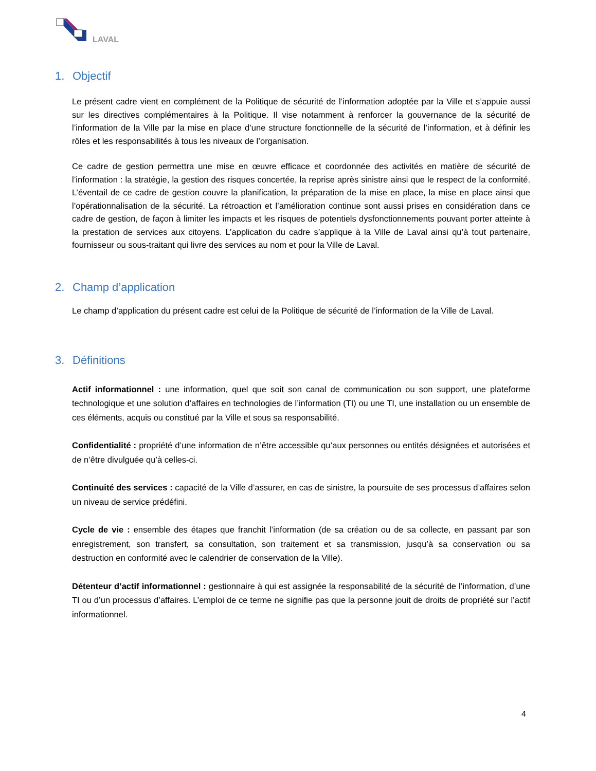LAVAL
1. Objectif
Le présent cadre vient en complément de la Politique de sécurité de l’information adoptée par la Ville et s’appuie aussi sur les directives complémentaires à la Politique. Il vise notamment à renforcer la gouvernance de la sécurité de l’information de la Ville par la mise en place d’une structure fonctionnelle de la sécurité de l’information, et à définir les rôles et les responsabilités à tous les niveaux de l’organisation.
Ce cadre de gestion permettra une mise en œuvre efficace et coordonnée des activités en matière de sécurité de l’information : la stratégie, la gestion des risques concertée, la reprise après sinistre ainsi que le respect de la conformité. L’éventail de ce cadre de gestion couvre la planification, la préparation de la mise en place, la mise en place ainsi que l’opérationnalisation de la sécurité. La rétroaction et l’amélioration continue sont aussi prises en considération dans ce cadre de gestion, de façon à limiter les impacts et les risques de potentiels dysfonctionnements pouvant porter atteinte à la prestation de services aux citoyens. L’application du cadre s’applique à la Ville de Laval ainsi qu’à tout partenaire, fournisseur ou sous-traitant qui livre des services au nom et pour la Ville de Laval.
2. Champ d’application
Le champ d’application du présent cadre est celui de la Politique de sécurité de l’information de la Ville de Laval.
3. Définitions
Actif informationnel : une information, quel que soit son canal de communication ou son support, une plateforme technologique et une solution d’affaires en technologies de l’information (TI) ou une TI, une installation ou un ensemble de ces éléments, acquis ou constitué par la Ville et sous sa responsabilité.
Confidentialité : propriété d’une information de n’être accessible qu’aux personnes ou entités désignées et autorisées et de n’être divulguée qu’à celles-ci.
Continuité des services : capacité de la Ville d’assurer, en cas de sinistre, la poursuite de ses processus d’affaires selon un niveau de service prédéfini.
Cycle de vie : ensemble des étapes que franchit l’information (de sa création ou de sa collecte, en passant par son enregistrement, son transfert, sa consultation, son traitement et sa transmission, jusqu’à sa conservation ou sa destruction en conformité avec le calendrier de conservation de la Ville).
Détenteur d’actif informationnel : gestionnaire à qui est assignée la responsabilité de la sécurité de l’information, d’une TI ou d’un processus d’affaires. L’emploi de ce terme ne signifie pas que la personne jouit de droits de propriété sur l’actif informationnel.
4